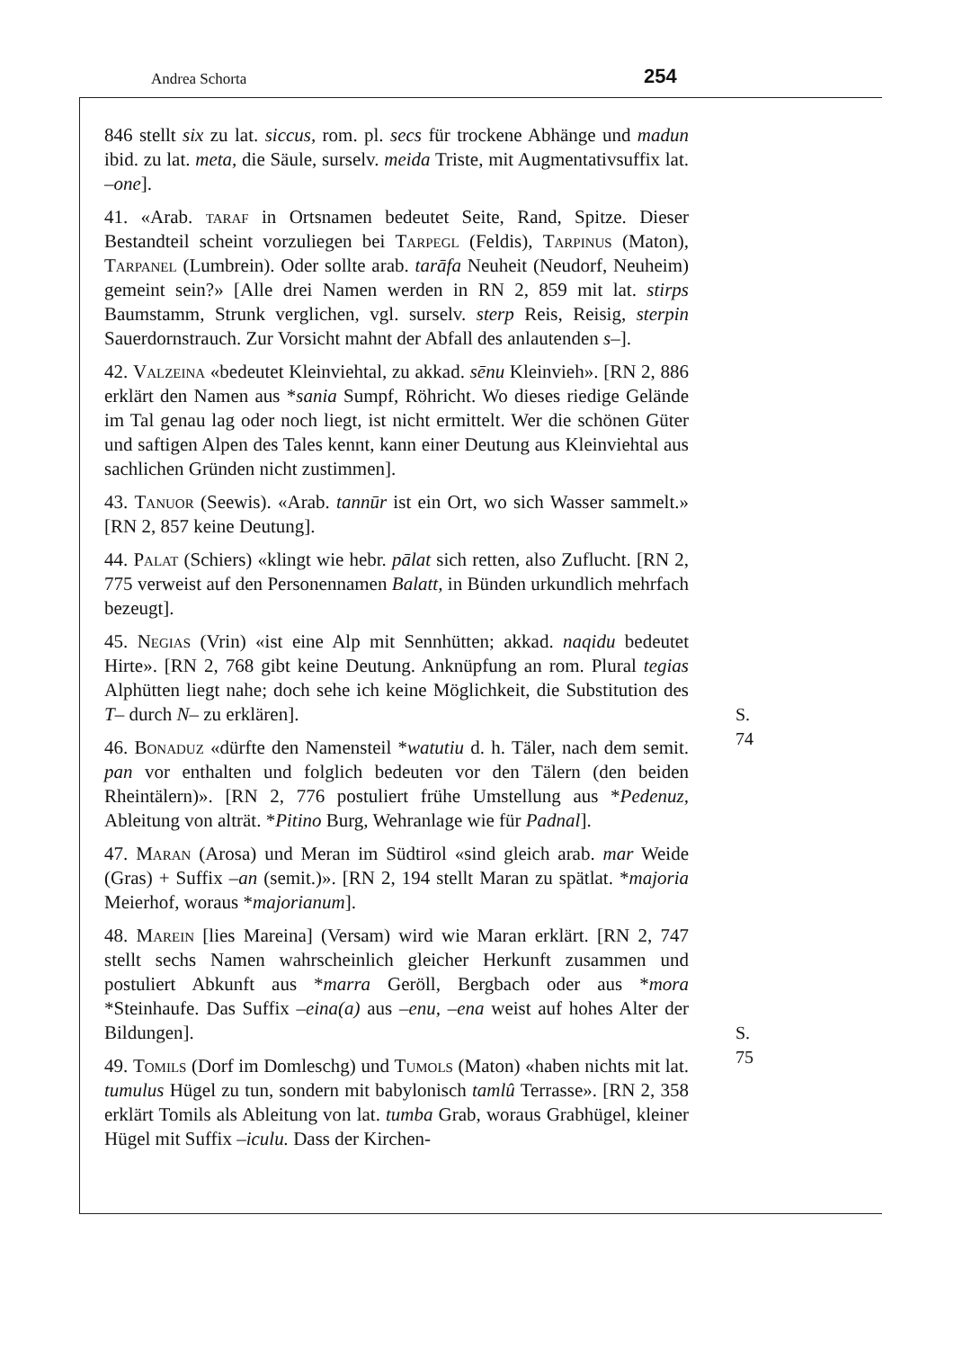Andrea Schorta 254
846 stellt six zu lat. siccus, rom. pl. secs für trockene Abhänge und madun ibid. zu lat. meta, die Säule, surselv. meida Triste, mit Augmentativsuffix lat. –one].
41. «Arab. taraf in Ortsnamen bedeutet Seite, Rand, Spitze. Dieser Bestandteil scheint vorzuliegen bei Tarpegl (Feldis), Tarpinus (Maton), Tarpanel (Lumbrein). Oder sollte arab. tarāfa Neuheit (Neudorf, Neuheim) gemeint sein?» [Alle drei Namen werden in RN 2, 859 mit lat. stirps Baumstamm, Strunk verglichen, vgl. surselv. sterp Reis, Reisig, sterpin Sauerdornstrauch. Zur Vorsicht mahnt der Abfall des anlautenden s–].
42. Valzeina «bedeutet Kleinviehtal, zu akkad. sēnu Kleinvieh». [RN 2, 886 erklärt den Namen aus *sania Sumpf, Röhricht. Wo dieses riedige Gelände im Tal genau lag oder noch liegt, ist nicht ermittelt. Wer die schönen Güter und saftigen Alpen des Tales kennt, kann einer Deutung aus Kleinviehtal aus sachlichen Gründen nicht zustimmen].
43. Tanuor (Seewis). «Arab. tannūr ist ein Ort, wo sich Wasser sammelt.» [RN 2, 857 keine Deutung].
44. Palat (Schiers) «klingt wie hebr. pālat sich retten, also Zuflucht. [RN 2, 775 verweist auf den Personennamen Balatt, in Bünden urkundlich mehrfach bezeugt].
45. Negias (Vrin) «ist eine Alp mit Sennhütten; akkad. naqidu bedeutet Hirte». [RN 2, 768 gibt keine Deutung. Anknüpfung an rom. Plural tegias Alphütten liegt nahe; doch sehe ich keine Möglichkeit, die Substitution des T– durch N– zu erklären]. S. 74
46. Bonaduz «dürfte den Namensteil *watutiu d. h. Täler, nach dem semit. pan vor enthalten und folglich bedeuten vor den Tälern (den beiden Rheintälern)». [RN 2, 776 postuliert frühe Umstellung aus *Pedenuz, Ableitung von alträt. *Pitino Burg, Wehranlage wie für Padnal].
47. Maran (Arosa) und Meran im Südtirol «sind gleich arab. mar Weide (Gras) + Suffix –an (semit.)». [RN 2, 194 stellt Maran zu spätlat. *majoria Meierhof, woraus *majorianum].
48. Marein [lies Mareina] (Versam) wird wie Maran erklärt. [RN 2, 747 stellt sechs Namen wahrscheinlich gleicher Herkunft zusammen und postuliert Abkunft aus *marra Geröll, Bergbach oder aus *mora *Steinhaufe. Das Suffix –eina(a) aus –enu, –ena weist auf hohes Alter der Bildungen]. S. 75
49. Tomils (Dorf im Domleschg) und Tumols (Maton) «haben nichts mit lat. tumulus Hügel zu tun, sondern mit babylonisch tamlû Terrasse». [RN 2, 358 erklärt Tomils als Ableitung von lat. tumba Grab, woraus Grabhügel, kleiner Hügel mit Suffix –iculu. Dass der Kirchen-